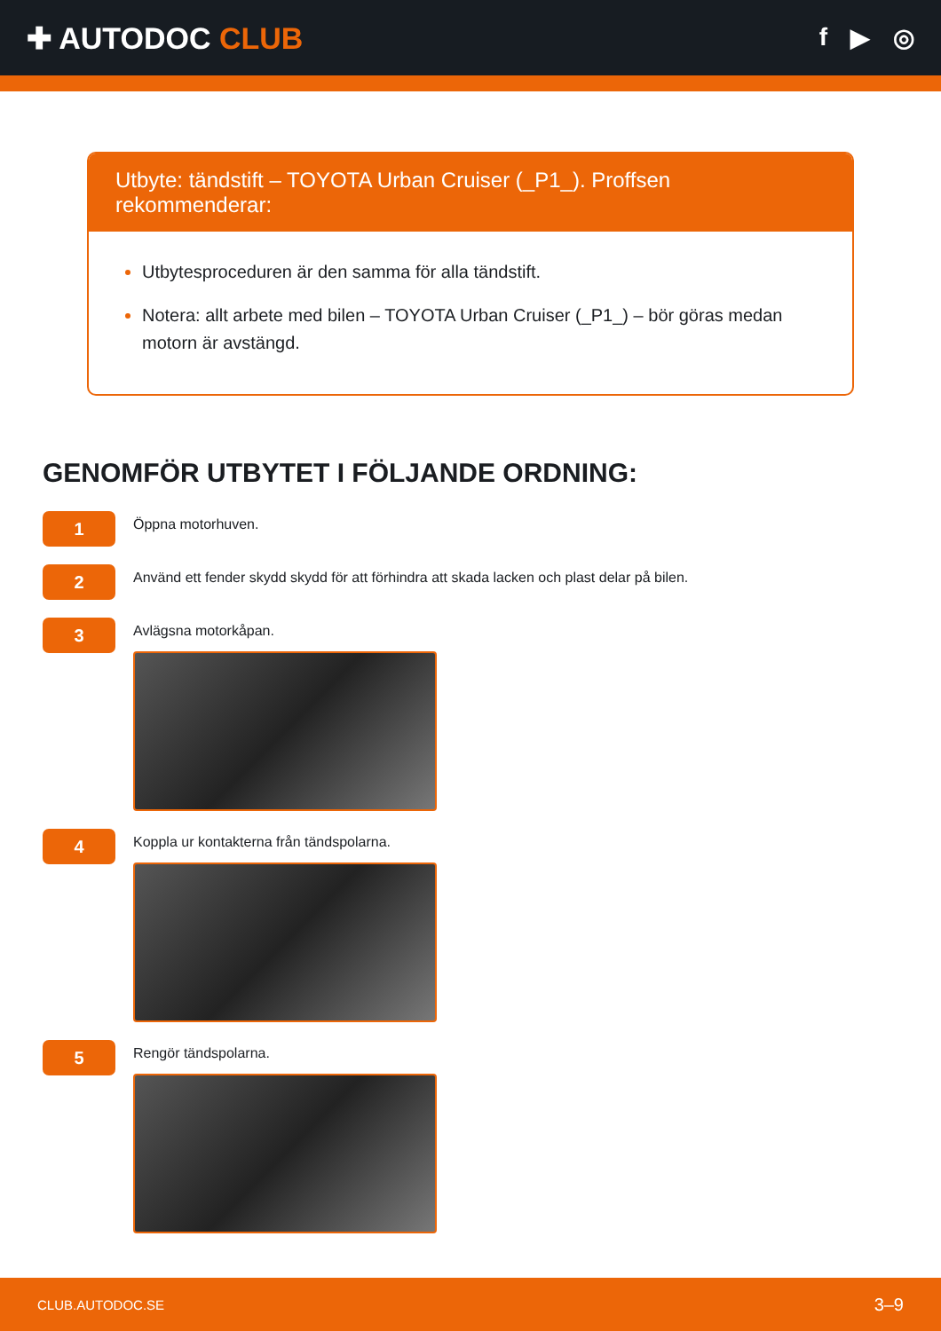✚ AUTODOC CLUB
f ▶ ◎
Utbyte: tändstift – TOYOTA Urban Cruiser (_P1_). Proffsen rekommenderar:
Utbytesproceduren är den samma för alla tändstift.
Notera: allt arbete med bilen – TOYOTA Urban Cruiser (_P1_) – bör göras medan motorn är avstängd.
GENOMFÖR UTBYTET I FÖLJANDE ORDNING:
1
Öppna motorhuven.
2
Använd ett fender skydd skydd för att förhindra att skada lacken och plast delar på bilen.
3
Avlägsna motorkåpan.
4
Koppla ur kontakterna från tändspolarna.
5
Rengör tändspolarna.
CLUB.AUTODOC.SE 3–9